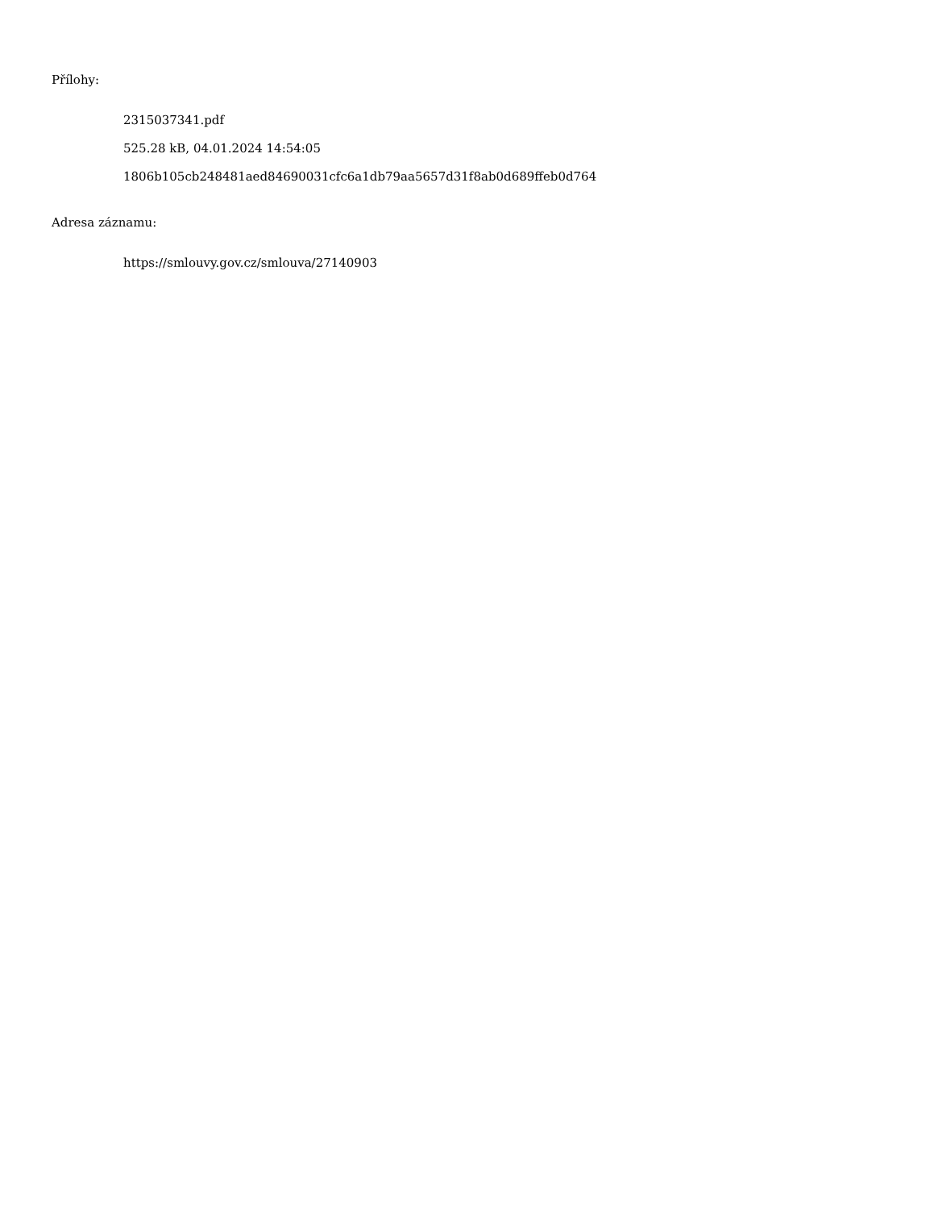Přílohy:
2315037341.pdf
525.28 kB, 04.01.2024 14:54:05
1806b105cb248481aed84690031cfc6a1db79aa5657d31f8ab0d689ffeb0d764
Adresa záznamu:
https://smlouvy.gov.cz/smlouva/27140903